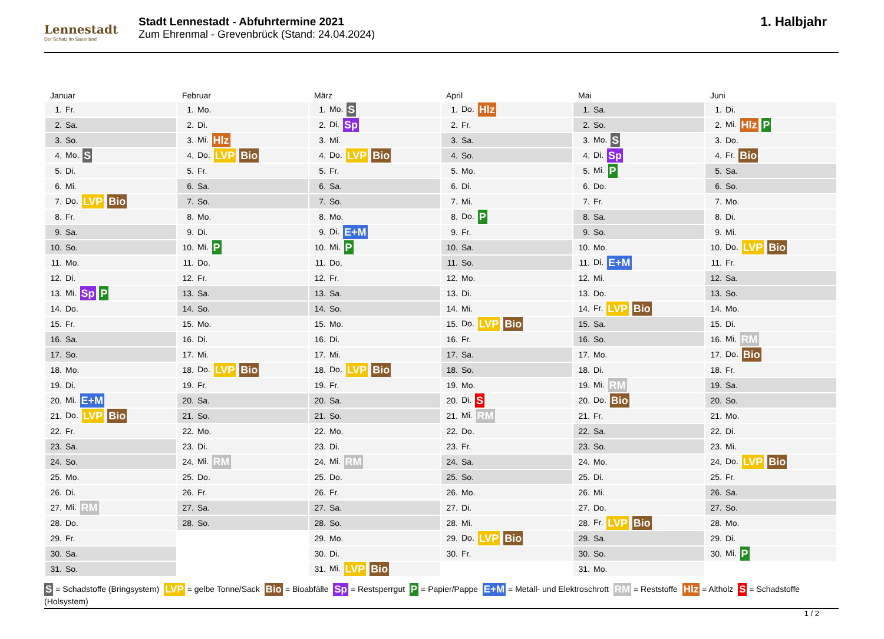Lennestadt
Der Schatz im Sauerland
Stadt Lennestadt - Abfuhrtermine 2021
Zum Ehrenmal - Grevenbrück (Stand: 24.04.2024)
1. Halbjahr
Januar
| 1. | Fr. |
| 2. | Sa. |
| 3. | So. |
| 4. | Mo. S |
| 5. | Di. |
| 6. | Mi. |
| 7. | Do. LVP Bio |
| 8. | Fr. |
| 9. | Sa. |
| 10. | So. |
| 11. | Mo. |
| 12. | Di. |
| 13. | Mi. Sp P |
| 14. | Do. |
| 15. | Fr. |
| 16. | Sa. |
| 17. | So. |
| 18. | Mo. |
| 19. | Di. |
| 20. | Mi. E+M |
| 21. | Do. LVP Bio |
| 22. | Fr. |
| 23. | Sa. |
| 24. | So. |
| 25. | Mo. |
| 26. | Di. |
| 27. | Mi. RM |
| 28. | Do. |
| 29. | Fr. |
| 30. | Sa. |
| 31. | So. |
Februar
| 1. | Mo. |
| 2. | Di. |
| 3. | Mi. Hlz |
| 4. | Do. LVP Bio |
| 5. | Fr. |
| 6. | Sa. |
| 7. | So. |
| 8. | Mo. |
| 9. | Di. |
| 10. | Mi. P |
| 11. | Do. |
| 12. | Fr. |
| 13. | Sa. |
| 14. | So. |
| 15. | Mo. |
| 16. | Di. |
| 17. | Mi. |
| 18. | Do. LVP Bio |
| 19. | Fr. |
| 20. | Sa. |
| 21. | So. |
| 22. | Mo. |
| 23. | Di. |
| 24. | Mi. RM |
| 25. | Do. |
| 26. | Fr. |
| 27. | Sa. |
| 28. | So. |
März
| 1. | Mo. S |
| 2. | Di. Sp |
| 3. | Mi. |
| 4. | Do. LVP Bio |
| 5. | Fr. |
| 6. | Sa. |
| 7. | So. |
| 8. | Mo. |
| 9. | Di. E+M |
| 10. | Mi. P |
| 11. | Do. |
| 12. | Fr. |
| 13. | Sa. |
| 14. | So. |
| 15. | Mo. |
| 16. | Di. |
| 17. | Mi. |
| 18. | Do. LVP Bio |
| 19. | Fr. |
| 20. | Sa. |
| 21. | So. |
| 22. | Mo. |
| 23. | Di. |
| 24. | Mi. RM |
| 25. | Do. |
| 26. | Fr. |
| 27. | Sa. |
| 28. | So. |
| 29. | Mo. |
| 30. | Di. |
| 31. | Mi. LVP Bio |
April
| 1. | Do. Hlz |
| 2. | Fr. |
| 3. | Sa. |
| 4. | So. |
| 5. | Mo. |
| 6. | Di. |
| 7. | Mi. |
| 8. | Do. P |
| 9. | Fr. |
| 10. | Sa. |
| 11. | So. |
| 12. | Mo. |
| 13. | Di. |
| 14. | Mi. |
| 15. | Do. LVP Bio |
| 16. | Fr. |
| 17. | Sa. |
| 18. | So. |
| 19. | Mo. |
| 20. | Di. S |
| 21. | Mi. RM |
| 22. | Do. |
| 23. | Fr. |
| 24. | Sa. |
| 25. | So. |
| 26. | Mo. |
| 27. | Di. |
| 28. | Mi. |
| 29. | Do. LVP Bio |
| 30. | Fr. |
Mai
| 1. | Sa. |
| 2. | So. |
| 3. | Mo. S |
| 4. | Di. Sp |
| 5. | Mi. P |
| 6. | Do. |
| 7. | Fr. |
| 8. | Sa. |
| 9. | So. |
| 10. | Mo. |
| 11. | Di. E+M |
| 12. | Mi. |
| 13. | Do. |
| 14. | Fr. LVP Bio |
| 15. | Sa. |
| 16. | So. |
| 17. | Mo. |
| 18. | Di. |
| 19. | Mi. RM |
| 20. | Do. Bio |
| 21. | Fr. |
| 22. | Sa. |
| 23. | So. |
| 24. | Mo. |
| 25. | Di. |
| 26. | Mi. |
| 27. | Do. |
| 28. | Fr. LVP Bio |
| 29. | Sa. |
| 30. | So. |
| 31. | Mo. |
Juni
| 1. | Di. |
| 2. | Mi. Hlz P |
| 3. | Do. |
| 4. | Fr. Bio |
| 5. | Sa. |
| 6. | So. |
| 7. | Mo. |
| 8. | Di. |
| 9. | Mi. |
| 10. | Do. LVP Bio |
| 11. | Fr. |
| 12. | Sa. |
| 13. | So. |
| 14. | Mo. |
| 15. | Di. |
| 16. | Mi. RM |
| 17. | Do. Bio |
| 18. | Fr. |
| 19. | Sa. |
| 20. | So. |
| 21. | Mo. |
| 22. | Di. |
| 23. | Mi. |
| 24. | Do. LVP Bio |
| 25. | Fr. |
| 26. | Sa. |
| 27. | So. |
| 28. | Mo. |
| 29. | Di. |
| 30. | Mi. P |
S = Schadstoffe (Bringsystem) LVP = gelbe Tonne/Sack Bio = Bioabfälle Sp = Restsperrgut P = Papier/Pappe E+M = Metall- und Elektroschrott RM = Reststoffe Hlz = Altholz S = Schadstoffe (Holsystem)
1 / 2